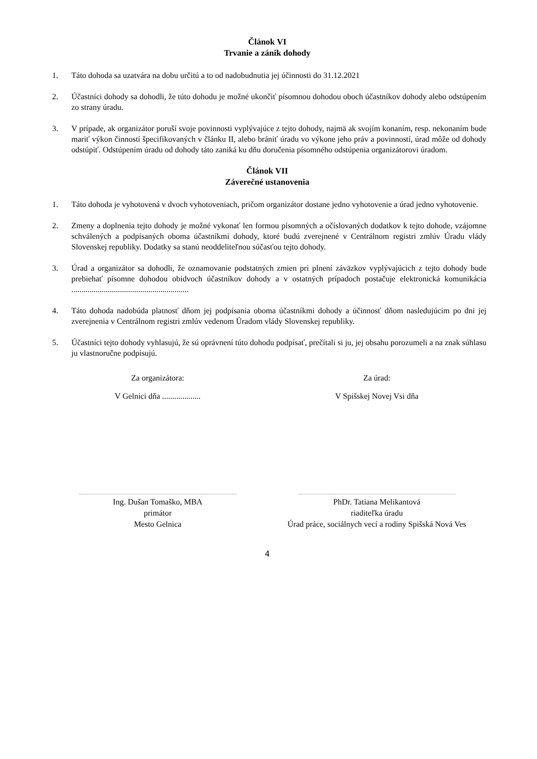Článok VI
Trvanie a zánik dohody
1. Táto dohoda sa uzatvára na dobu určitú a to od nadobudnutia jej účinnosti do 31.12.2021
2. Účastníci dohody sa dohodli, že túto dohodu je možné ukončiť písomnou dohodou oboch účastníkov dohody alebo odstúpením zo strany úradu.
3. V prípade, ak organizátor poruší svoje povinnosti vyplývajúce z tejto dohody, najmä ak svojím konaním, resp. nekonaním bude mariť výkon činností špecifikovaných v článku II, alebo brániť úradu vo výkone jeho práv a povinností, úrad môže od dohody odstúpiť. Odstúpením úradu od dohody táto zaniká ku dňu doručenia písomného odstúpenia organizátorovi úradom.
Článok VII
Záverečné ustanovenia
1. Táto dohoda je vyhotovená v dvoch vyhotoveniach, pričom organizátor dostane jedno vyhotovenie a úrad jedno vyhotovenie.
2. Zmeny a doplnenia tejto dohody je možné vykonať len formou písomných a očíslovaných dodatkov k tejto dohode, vzájomne schválených a podpísaných oboma účastníkmi dohody, ktoré budú zverejnené v Centrálnom registri zmlúv Úradu vlády Slovenskej republiky. Dodatky sa stanú neoddeliteľnou súčasťou tejto dohody.
3. Úrad a organizátor sa dohodli, že oznamovanie podstatných zmien pri plnení záväzkov vyplývajúcich z tejto dohody bude prebiehať písomne dohodou obidvoch účastníkov dohody a v ostatných prípadoch postačuje elektronická komunikácia ..........................................................
4. Táto dohoda nadobúda platnosť dňom jej podpísania oboma účastníkmi dohody a účinnosť dňom nasledujúcim po dni jej zverejnenia v Centrálnom registri zmlúv vedenom Úradom vlády Slovenskej republiky.
5. Účastníci tejto dohody vyhlasujú, že sú oprávnení túto dohodu podpísať, prečítali si ju, jej obsahu porozumeli a na znak súhlasu ju vlastnoručne podpisujú.
Za organizátora:
V Gelnici dňa ...................
Za úrad:
V Spišskej Novej Vsi dňa
Ing. Dušan Tomaško, MBA
primátor
Mesto Gelnica
PhDr. Tatiana Melikantová
riaditeľka úradu
Úrad práce, sociálnych vecí a rodiny Spišská Nová Ves
4